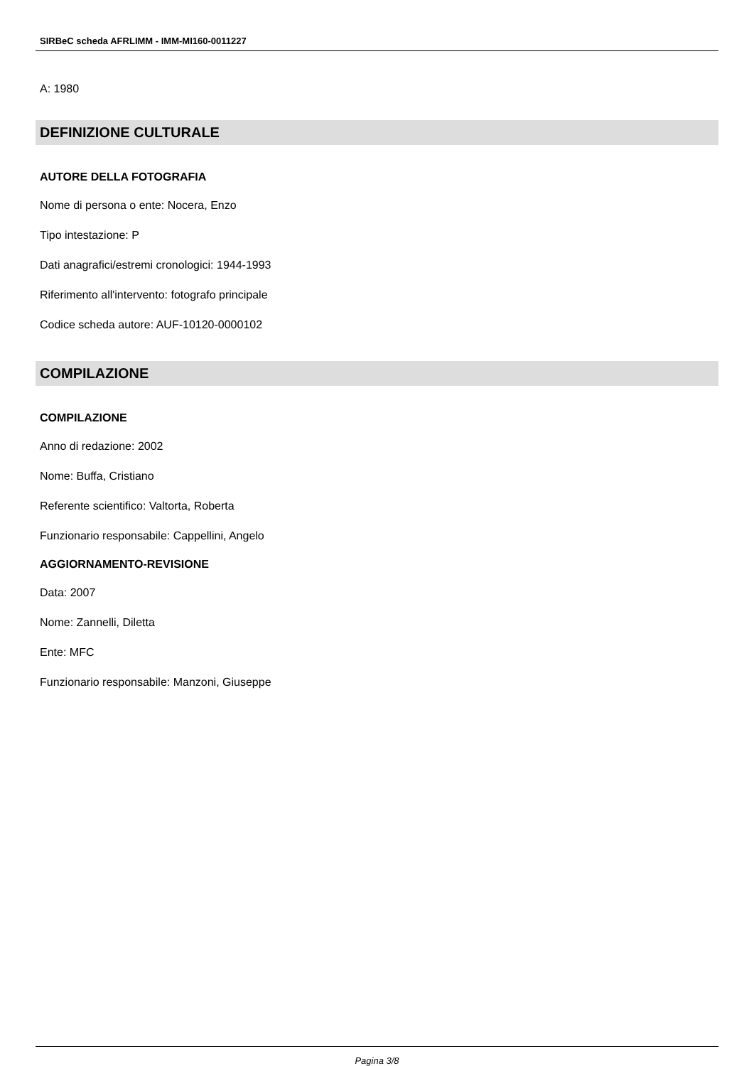SIRBeC scheda AFRLIMM - IMM-MI160-0011227
A: 1980
DEFINIZIONE CULTURALE
AUTORE DELLA FOTOGRAFIA
Nome di persona o ente: Nocera, Enzo
Tipo intestazione: P
Dati anagrafici/estremi cronologici: 1944-1993
Riferimento all'intervento: fotografo principale
Codice scheda autore: AUF-10120-0000102
COMPILAZIONE
COMPILAZIONE
Anno di redazione: 2002
Nome: Buffa, Cristiano
Referente scientifico: Valtorta, Roberta
Funzionario responsabile: Cappellini, Angelo
AGGIORNAMENTO-REVISIONE
Data: 2007
Nome: Zannelli, Diletta
Ente: MFC
Funzionario responsabile: Manzoni, Giuseppe
Pagina 3/8